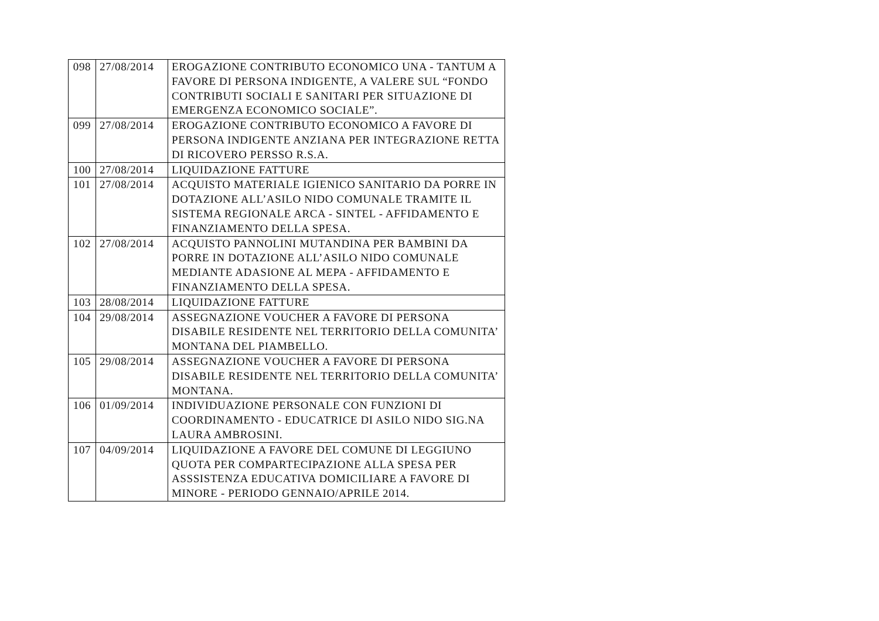| 098 | 27/08/2014 | EROGAZIONE CONTRIBUTO ECONOMICO UNA - TANTUM A FAVORE DI PERSONA INDIGENTE, A VALERE SUL “FONDO CONTRIBUTI SOCIALI E SANITARI PER SITUAZIONE DI EMERGENZA ECONOMICO SOCIALE”. |
| 099 | 27/08/2014 | EROGAZIONE CONTRIBUTO ECONOMICO A FAVORE DI PERSONA INDIGENTE ANZIANA PER INTEGRAZIONE RETTA DI RICOVERO PERSSO R.S.A. |
| 100 | 27/08/2014 | LIQUIDAZIONE FATTURE |
| 101 | 27/08/2014 | ACQUISTO MATERIALE IGIENICO SANITARIO DA PORRE IN DOTAZIONE ALL’ASILO NIDO COMUNALE TRAMITE IL SISTEMA REGIONALE ARCA - SINTEL - AFFIDAMENTO E FINANZIAMENTO DELLA SPESA. |
| 102 | 27/08/2014 | ACQUISTO PANNOLINI MUTANDINA PER BAMBINI DA PORRE IN DOTAZIONE ALL’ASILO NIDO COMUNALE MEDIANTE ADASIONE AL MEPA - AFFIDAMENTO E FINANZIAMENTO DELLA SPESA. |
| 103 | 28/08/2014 | LIQUIDAZIONE FATTURE |
| 104 | 29/08/2014 | ASSEGNAZIONE VOUCHER A FAVORE DI PERSONA DISABILE RESIDENTE NEL TERRITORIO DELLA COMUNITA’ MONTANA DEL PIAMBELLO. |
| 105 | 29/08/2014 | ASSEGNAZIONE VOUCHER A FAVORE DI PERSONA DISABILE RESIDENTE NEL TERRITORIO DELLA COMUNITA’ MONTANA. |
| 106 | 01/09/2014 | INDIVIDUAZIONE PERSONALE CON FUNZIONI DI COORDINAMENTO - EDUCATRICE DI ASILO NIDO SIG.NA LAURA AMBROSINI. |
| 107 | 04/09/2014 | LIQUIDAZIONE A FAVORE DEL COMUNE DI LEGGIUNO QUOTA PER COMPARTECIPAZIONE ALLA SPESA PER ASSSISTENZA EDUCATIVA DOMICILIARE A FAVORE DI MINORE - PERIODO GENNAIO/APRILE 2014. |